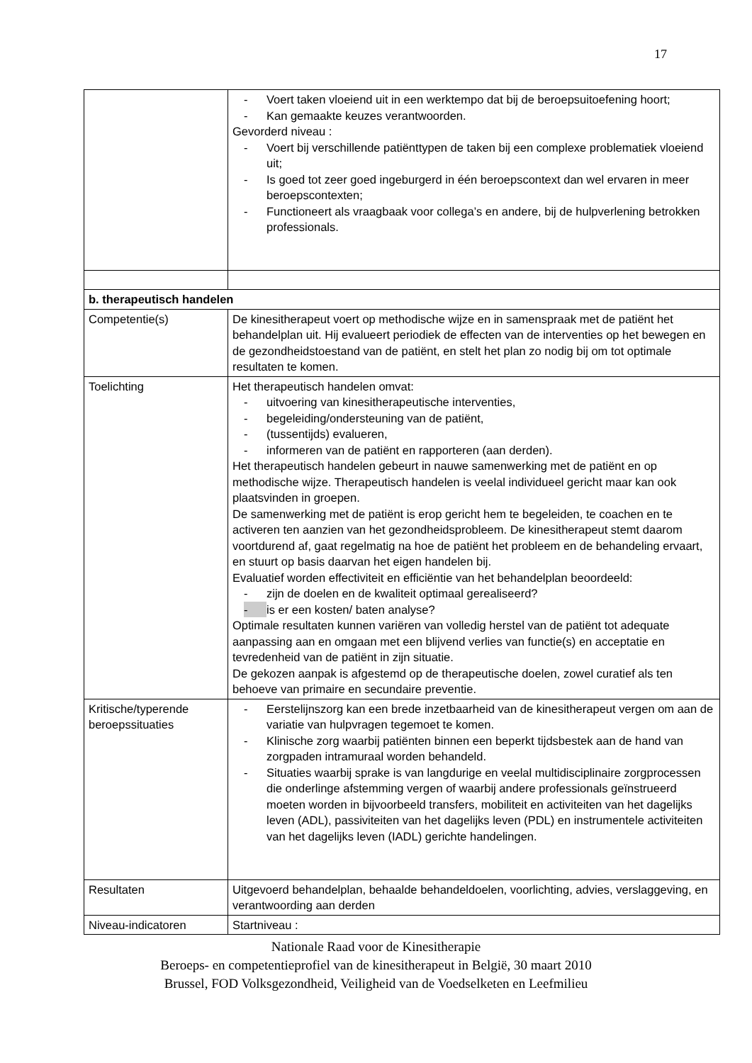17
| | - Voert taken vloeiend uit in een werktempo dat bij de beroepsuitoefening hoort; - Kan gemaakte keuzes verantwoorden. Gevorderd niveau : - Voert bij verschillende patiënttypen de taken bij een complexe problematiek vloeiend uit; - Is goed tot zeer goed ingeburgerd in één beroepscontext dan wel ervaren in meer beroepscontexten; - Functioneert als vraagbaak voor collega’s en andere, bij de hulpverlening betrokken professionals. |
| b. therapeutisch handelen | |
| Competentie(s) | De kinesitherapeut voert op methodische wijze en in samenspraak met de patiënt het behandelplan uit. Hij evalueert periodiek de effecten van de interventies op het bewegen en de gezondheidstoestand van de patiënt, en stelt het plan zo nodig bij om tot optimale resultaten te komen. |
| Toelichting | Het therapeutisch handelen omvat: - uitvoering van kinesitherapeutische interventies, - begeleiding/ondersteuning van de patiënt, - (tussentijds) evalueren, - informeren van de patiënt en rapporteren (aan derden). Het therapeutisch handelen gebeurt in nauwe samenwerking met de patiënt en op methodische wijze. Therapeutisch handelen is veelal individueel gericht maar kan ook plaatsvinden in groepen. De samenwerking met de patiënt is erop gericht hem te begeleiden, te coachen en te activeren ten aanzien van het gezondheidsprobleem. De kinesitherapeut stemt daarom voortdurend af, gaat regelmatig na hoe de patiënt het probleem en de behandeling ervaart, en stuurt op basis daarvan het eigen handelen bij. Evaluatief worden effectiviteit en efficiëntie van het behandelplan beoordeeld: - zijn de doelen en de kwaliteit optimaal gerealiseerd? - is er een kosten/ baten analyse? Optimale resultaten kunnen variëren van volledig herstel van de patiënt tot adequate aanpassing aan en omgaan met een blijvend verlies van functie(s) en acceptatie en tevredenheid van de patiënt in zijn situatie. De gekozen aanpak is afgestemd op de therapeutische doelen, zowel curatief als ten behoeve van primaire en secundaire preventie. |
| Kritische/typerende beroepssituaties | - Eerstelijnszorg kan een brede inzetbaarheid van de kinesitherapeut vergen om aan de variatie van hulpvragen tegemoet te komen. - Klinische zorg waarbij patiënten binnen een beperkt tijdsbestek aan de hand van zorgpaden intramuraal worden behandeld. - Situaties waarbij sprake is van langdurige en veelal multidisciplinaire zorgprocessen die onderlinge afstemming vergen of waarbij andere professionals geïnstrueerd moeten worden in bijvoorbeeld transfers, mobiliteit en activiteiten van het dagelijks leven (ADL), passiviteiten van het dagelijks leven (PDL) en instrumentele activiteiten van het dagelijks leven (IADL) gerichte handelingen. |
| Resultaten | Uitgevoerd behandelplan, behaalde behandeldoelen, voorlichting, advies, verslaggeving, en verantwoording aan derden |
| Niveau-indicatoren | Startniveau : |
Nationale Raad voor de Kinesitherapie
Beroeps- en competentieprofiel van de kinesitherapeut in België, 30 maart 2010
Brussel, FOD Volksgezondheid, Veiligheid van de Voedselketen en Leefmilieu